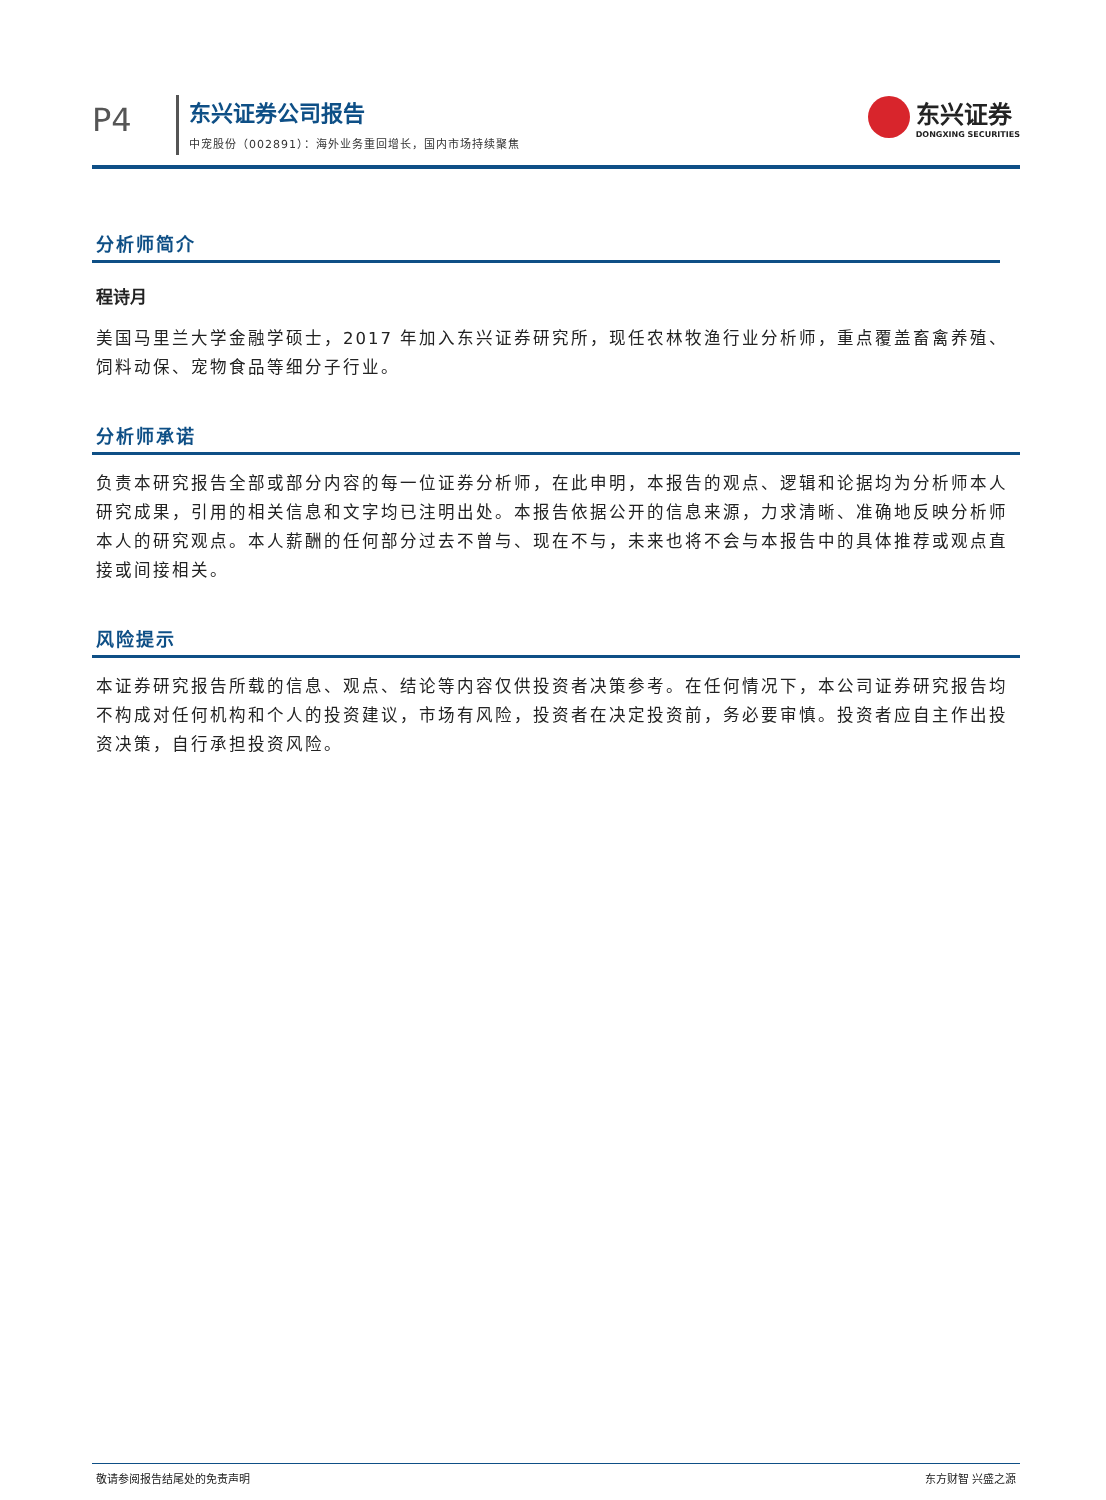P4
东兴证券公司报告
中宠股份（002891）：海外业务重回增长，国内市场持续聚焦
东兴证券
DONGXING SECURITIES
分析师简介
程诗月
美国马里兰大学金融学硕士，2017 年加入东兴证券研究所，现任农林牧渔行业分析师，重点覆盖畜禽养殖、饲料动保、宠物食品等细分子行业。
分析师承诺
负责本研究报告全部或部分内容的每一位证券分析师，在此申明，本报告的观点、逻辑和论据均为分析师本人研究成果，引用的相关信息和文字均已注明出处。本报告依据公开的信息来源，力求清晰、准确地反映分析师本人的研究观点。本人薪酬的任何部分过去不曾与、现在不与，未来也将不会与本报告中的具体推荐或观点直接或间接相关。
风险提示
本证券研究报告所载的信息、观点、结论等内容仅供投资者决策参考。在任何情况下，本公司证券研究报告均不构成对任何机构和个人的投资建议，市场有风险，投资者在决定投资前，务必要审慎。投资者应自主作出投资决策，自行承担投资风险。
敬请参阅报告结尾处的免责声明 东方财智 兴盛之源